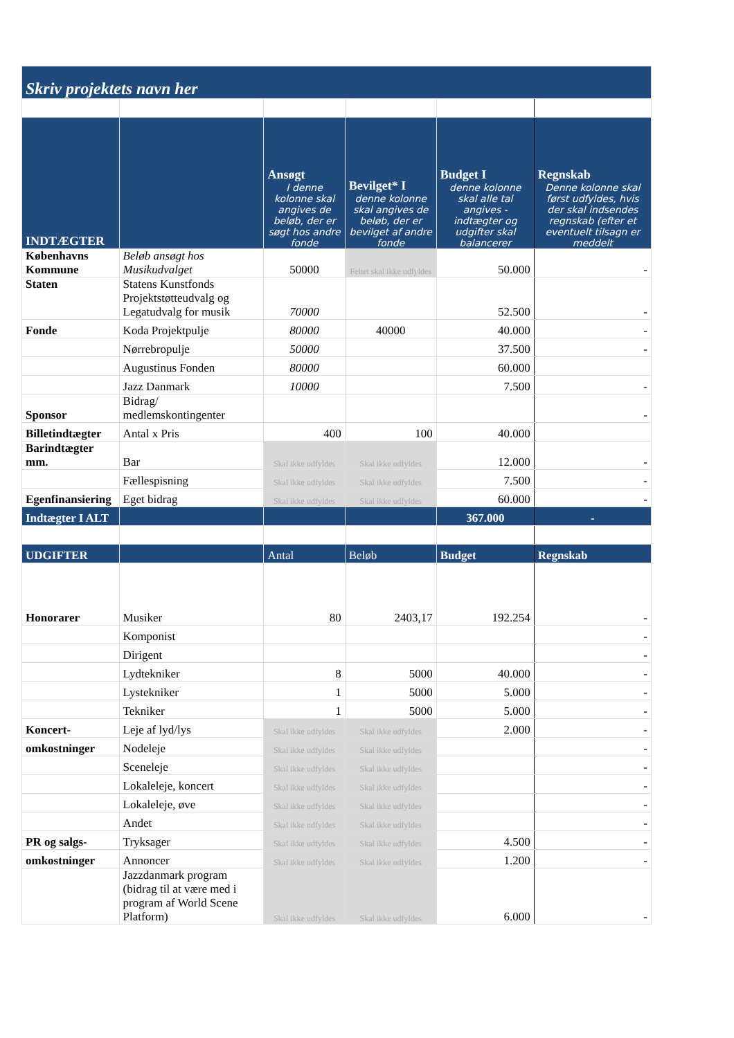| Skriv projektets navn her | | | | | |
| --- | --- | --- | --- | --- | --- |
| INDTÆGTER | | Ansøgt I denne kolonne skal angives de beløb, der er søgt hos andre fonde | Bevilget* I denne kolonne skal angives de beløb, der er bevilget af andre fonde | Budget I denne kolonne skal alle tal angives - indtægter og udgifter skal balancerer | Regnskab Denne kolonne skal først udfyldes, hvis der skal indsendes regnskab (efter et eventuelt tilsagn er meddelt |
| Københavns Kommune | Beløb ansøgt hos Musikudvalget | 50000 | Feltet skal ikke udfyldes | 50.000 | - |
| Staten | Statens Kunstfonds Projektstøtteudvalg og Legatudvalg for musik | 70000 | | 52.500 | - |
| Fonde | Koda Projektpulje | 80000 | 40000 | 40.000 | - |
| | Nørrebropulje | 50000 | | 37.500 | - |
| | Augustinus Fonden | 80000 | | 60.000 | |
| | Jazz Danmark | 10000 | | 7.500 | - |
| Sponsor | Bidrag/ medlemskontingenter | | | | - |
| Billetindtægter | Antal x Pris | 400 | 100 | 40.000 | |
| Barindtægter mm. | Bar | Skal ikke udfyldes | Skal ikke udfyldes | 12.000 | - |
| | Fællespisning | Skal ikke udfyldes | Skal ikke udfyldes | 7.500 | - |
| Egenfinansiering | Eget bidrag | Skal ikke udfyldes | Skal ikke udfyldes | 60.000 | - |
| Indtægter I ALT | | | | 367.000 | - |
| UDGIFTER | | Antal | Beløb | Budget | Regnskab |
| Honorarer | Musiker | 80 | 2403,17 | 192.254 | - |
| | Komponist | | | | - |
| | Dirigent | | | | - |
| | Lydtekniker | 8 | 5000 | 40.000 | - |
| | Lystekniker | 1 | 5000 | 5.000 | - |
| | Tekniker | 1 | 5000 | 5.000 | - |
| Koncert- | Leje af lyd/lys | Skal ikke udfyldes | Skal ikke udfyldes | 2.000 | - |
| omkostninger | Nodeleje | Skal ikke udfyldes | Skal ikke udfyldes | | - |
| | Sceneleje | Skal ikke udfyldes | Skal ikke udfyldes | | - |
| | Lokaleleje, koncert | Skal ikke udfyldes | Skal ikke udfyldes | | - |
| | Lokaleleje, øve | Skal ikke udfyldes | Skal ikke udfyldes | | - |
| | Andet | Skal ikke udfyldes | Skal ikke udfyldes | | - |
| PR og salgs- | Tryksager | Skal ikke udfyldes | Skal ikke udfyldes | 4.500 | - |
| omkostninger | Annoncer | Skal ikke udfyldes | Skal ikke udfyldes | 1.200 | - |
| | Jazzdanmark program (bidrag til at være med i program af World Scene Platform) | Skal ikke udfyldes | Skal ikke udfyldes | 6.000 | - |